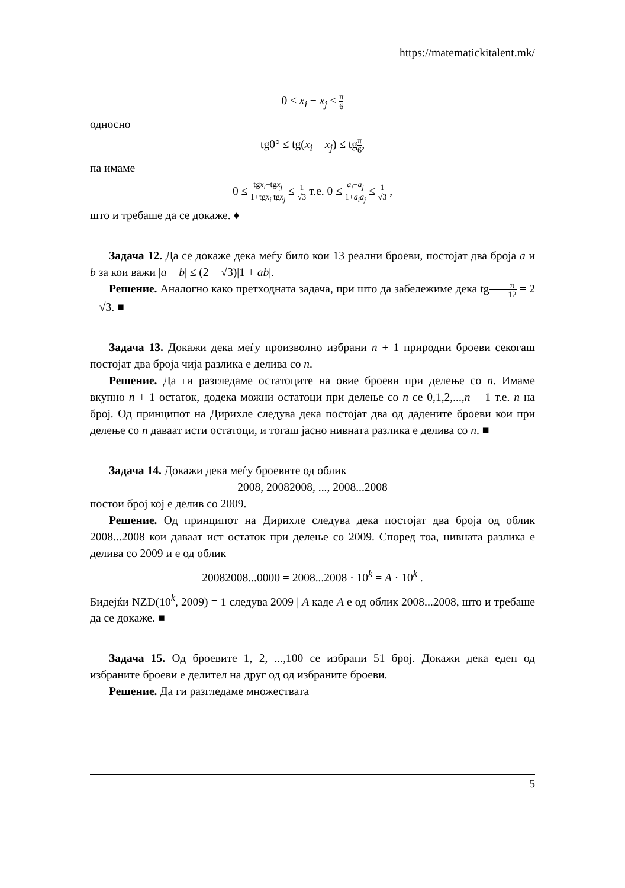https://matematickitalent.mk/
0 ≤ x<sub>i</sub> − x<sub>j</sub> ≤ π 6
односно
tg0° ≤ tg(x<sub>i</sub> − x<sub>j</sub>) ≤ tgπ 6,
па имаме
0 ≤ tgx<sub>i</sub>−tgx<sub>j</sub> 1+tgx<sub>i</sub> tgx<sub>j</sub> ≤ 1 √3 т.е. 0 ≤ a<sub>i</sub>−a<sub>j</sub> 1+a<sub>i</sub>a<sub>j</sub> ≤ 1 √3 ,
што и требаше да се докаже. ♦
Задача 12. Да се докаже дека меѓу било кои 13 реални броеви, постојат два броја a и b за кои важи |a − b| ≤ (2 − √3)|1 + ab|.
Решение. Аналогно како претходната задача, при што да забележиме дека tgπ 12 = 2 − √3. ■
Задача 13. Докажи дека меѓу произволно избрани n + 1 природни броеви секогаш постојат два броја чија разлика е делива со n.
Решение. Да ги разгледаме остатоците на овие броеви при делење со n. Имаме вкупно n + 1 остаток, додека можни остатоци при делење со n се 0,1,2,...,n − 1 т.е. n на број. Од принципот на Дирихле следува дека постојат два од дадените броеви кои при делење со n даваат исти остатоци, и тогаш јасно нивната разлика е делива со n. ■
Задача 14. Докажи дека меѓу броевите од облик
2008, 20082008, ..., 2008...2008
постои број кој е делив со 2009.
Решение. Од принципот на Дирихле следува дека постојат два броја од облик 2008...2008 кои даваат ист остаток при делење со 2009. Според тоа, нивната разлика е делива со 2009 и е од облик
20082008...0000 = 2008...2008 · 10<sup>k</sup> = A · 10<sup>k</sup> .
Бидејќи NZD(10<sup>k</sup>, 2009) = 1 следува 2009 | A каде A е од облик 2008...2008, што и требаше да се докаже. ■
Задача 15. Од броевите 1, 2, ...,100 се избрани 51 број. Докажи дека еден од избраните броеви е делител на друг од од избраните броеви.
Решение. Да ги разгледаме множествата
5